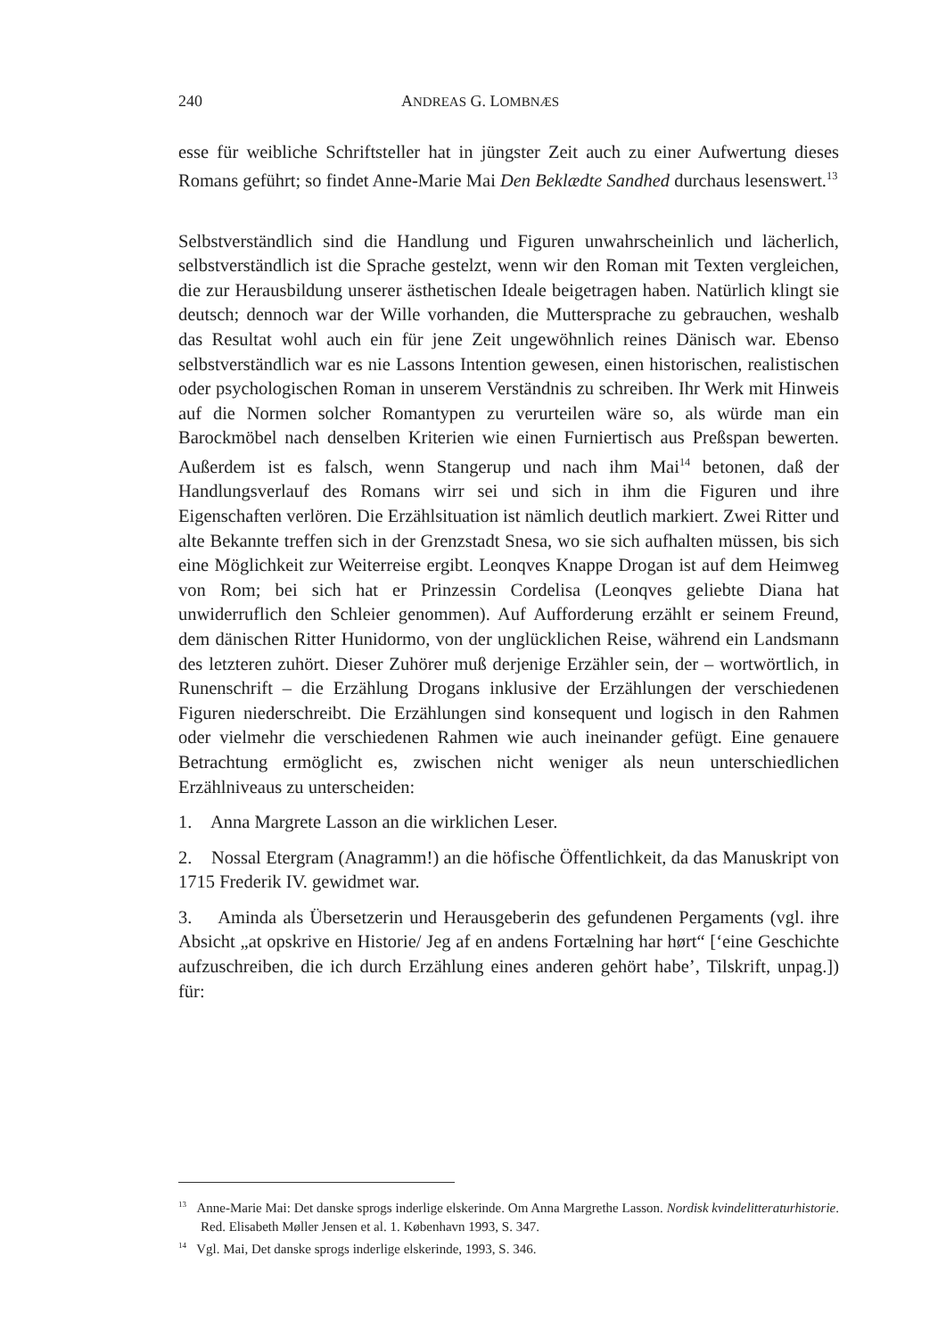240 ANDREAS G. LOMBNÆS
esse für weibliche Schriftsteller hat in jüngster Zeit auch zu einer Aufwertung dieses Romans geführt; so findet Anne-Marie Mai Den Beklædte Sandhed durchaus lesenswert.<sup>13</sup>
Selbstverständlich sind die Handlung und Figuren unwahrscheinlich und lächerlich, selbstverständlich ist die Sprache gestelzt, wenn wir den Roman mit Texten verglei­chen, die zur Herausbildung unserer ästhetischen Ideale beigetragen haben. Natür­lich klingt sie deutsch; dennoch war der Wille vorhanden, die Muttersprache zu gebrauchen, weshalb das Resultat wohl auch ein für jene Zeit ungewöhnlich reines Dänisch war. Ebenso selbstverständlich war es nie Lassons Intention gewesen, einen historischen, realistischen oder psychologischen Roman in unserem Verständnis zu schreiben. Ihr Werk mit Hinweis auf die Normen solcher Romantypen zu verurteilen wäre so, als würde man ein Barockmöbel nach denselben Kriterien wie einen Fur­niertisch aus Preßspan bewerten. Außerdem ist es falsch, wenn Stangerup und nach ihm Mai<sup>14</sup> betonen, daß der Handlungsverlauf des Romans wirr sei und sich in ihm die Figuren und ihre Eigenschaften verlören. Die Erzählsituation ist nämlich deut­lich markiert. Zwei Ritter und alte Bekannte treffen sich in der Grenzstadt Snesa, wo sie sich aufhalten müssen, bis sich eine Möglichkeit zur Weiterreise ergibt. Leonqves Knappe Drogan ist auf dem Heimweg von Rom; bei sich hat er Prinzessin Cordelisa (Leonqves geliebte Diana hat unwiderruflich den Schleier genommen). Auf Aufforderung erzählt er seinem Freund, dem dänischen Ritter Hunidormo, von der unglücklichen Reise, während ein Landsmann des letzteren zuhört. Dieser Zuhö­rer muß derjenige Erzähler sein, der – wortwörtlich, in Runenschrift – die Erzählung Drogans inklusive der Erzählungen der verschiedenen Figuren niederschreibt. Die Erzählungen sind konsequent und logisch in den Rahmen oder vielmehr die ver­schiedenen Rahmen wie auch ineinander gefügt. Eine genauere Betrachtung er­möglicht es, zwischen nicht weniger als neun unterschiedlichen Erzählniveaus zu unterscheiden:
1. Anna Margrete Lasson an die wirklichen Leser.
2. Nossal Etergram (Anagramm!) an die höfische Öffentlichkeit, da das Manu­skript von 1715 Frederik IV. gewidmet war.
3. Aminda als Übersetzerin und Herausgeberin des gefundenen Pergaments (vgl. ihre Absicht „at opskrive en Historie/ Jeg af en andens Fortælning har hørt“ [‘eine Geschichte aufzuschreiben, die ich durch Erzählung eines anderen gehört habe’, Tilskrift, unpag.]) für:
<sup>13</sup> Anne-Marie Mai: Det danske sprogs inderlige elskerinde. Om Anna Margrethe Lasson. Nordisk kvindelitteraturhistorie. Red. Elisabeth Møller Jensen et al. 1. København 1993, S. 347.
<sup>14</sup> Vgl. Mai, Det danske sprogs inderlige elskerinde, 1993, S. 346.